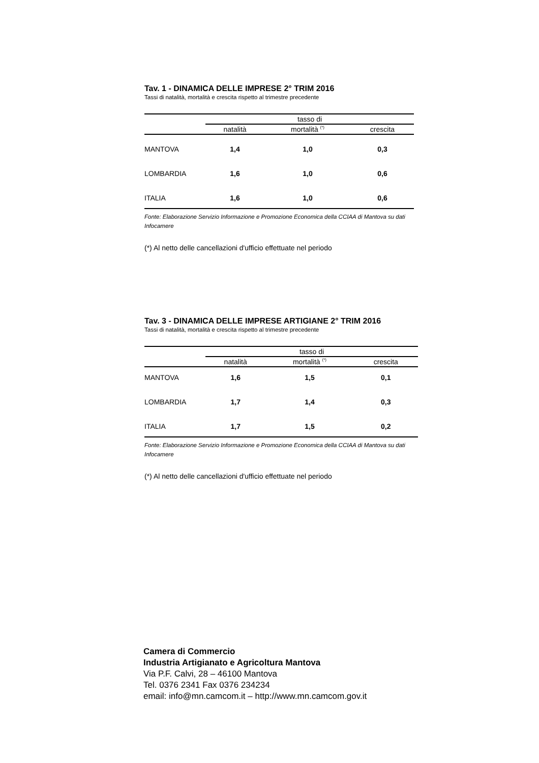Tav. 1 - DINAMICA DELLE IMPRESE 2° TRIM 2016
Tassi di natalità, mortalità e crescita rispetto al trimestre precedente
| | tasso di | | |
| --- | --- | --- | --- |
| | natalità | mortalità <sup>(*)</sup> | crescita |
| MANTOVA | 1,4 | 1,0 | 0,3 |
| LOMBARDIA | 1,6 | 1,0 | 0,6 |
| ITALIA | 1,6 | 1,0 | 0,6 |
Fonte: Elaborazione Servizio Informazione e Promozione Economica della CCIAA di Mantova su dati Infocamere
(*) Al netto delle cancellazioni d'ufficio effettuate nel periodo
Tav. 3 - DINAMICA DELLE IMPRESE ARTIGIANE 2° TRIM 2016
Tassi di natalità, mortalità e crescita rispetto al trimestre precedente
| | tasso di | | |
| --- | --- | --- | --- |
| | natalità | mortalità <sup>(*)</sup> | crescita |
| MANTOVA | 1,6 | 1,5 | 0,1 |
| LOMBARDIA | 1,7 | 1,4 | 0,3 |
| ITALIA | 1,7 | 1,5 | 0,2 |
Fonte: Elaborazione Servizio Informazione e Promozione Economica della CCIAA di Mantova su dati Infocamere
(*) Al netto delle cancellazioni d'ufficio effettuate nel periodo
Camera di Commercio
Industria Artigianato e Agricoltura Mantova
Via P.F. Calvi, 28 – 46100 Mantova
Tel. 0376 2341 Fax 0376 234234
email: info@mn.camcom.it – http://www.mn.camcom.gov.it